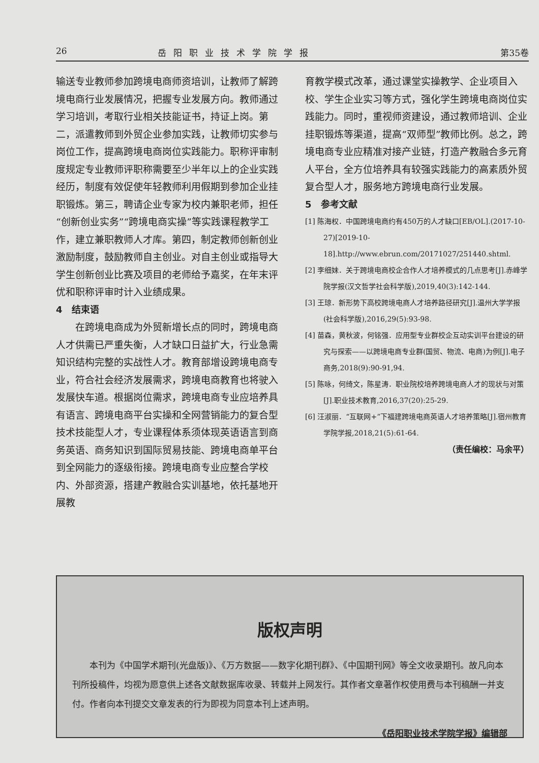26 岳阳职业技术学院学报 第35卷
输送专业教师参加跨境电商师资培训，让教师了解跨境电商行业发展情况，把握专业发展方向。教师通过学习培训，考取行业相关技能证书，持证上岗。第二，派遣教师到外贸企业参加实践，让教师切实参与岗位工作，提高跨境电商岗位实践能力。职称评审制度规定专业教师评职称需要至少半年以上的企业实践经历，制度有效促使年轻教师利用假期到参加企业挂职锻炼。第三，聘请企业专家为校内兼职老师，担任“创新创业实务”“跨境电商实操”等实践课程教学工作，建立兼职教师人才库。第四，制定教师创新创业激励制度，鼓励教师自主创业。对自主创业或指导大学生创新创业比赛及项目的老师给予嘉奖，在年末评优和职称评审时计入业绩成果。
4　结束语
在跨境电商成为外贸新增长点的同时，跨境电商人才供需已严重失衡，人才缺口日益扩大，行业急需知识结构完整的实战性人才。教育部增设跨境电商专业，符合社会经济发展需求，跨境电商教育也将驶入发展快车道。根据岗位需求，跨境电商专业应培养具有语言、跨境电商平台实操和全网营销能力的复合型技术技能型人才，专业课程体系须体现英语语言到商务英语、商务知识到国际贸易技能、跨境电商单平台到全网能力的逐级衔接。跨境电商专业应整合学校内、外部资源，搭建产教融合实训基地，依托基地开展教
育教学模式改革，通过课堂实操教学、企业项目入校、学生企业实习等方式，强化学生跨境电商岗位实践能力。同时，重视师资建设，通过教师培训、企业挂职锻炼等渠道，提高“双师型”教师比例。总之，跨境电商专业应精准对接产业链，打造产教融合多元育人平台，全方位培养具有较强实践能力的高素质外贸复合型人才，服务地方跨境电商行业发展。
5　参考文献
[1] 陈海权．中国跨境电商约有450万的人才缺口[EB/OL].(2017-10-27)[2019-10-18].http://www.ebrun.com/20171027/251440.shtml.
[2] 李细妹．关于跨境电商校企合作人才培养模式的几点思考[J].赤峰学院学报(汉文哲学社会科学版),2019,40(3):142-144.
[3] 王琼．新形势下高校跨境电商人才培养路径研究[J].温州大学学报(社会科学版),2016,29(5):93-98.
[4] 苗森，黄秋波，何铭强．应用型专业群校企互动实训平台建设的研究与探索——以跨境电商专业群(国贸、物流、电商)为例[J].电子商务,2018(9):90-91,94.
[5] 陈咏，何绮文，陈星涛．职业院校培养跨境电商人才的现状与对策[J].职业技术教育,2016,37(20):25-29.
[6] 汪淑丽．“互联网+”下福建跨境电商英语人才培养策略[J].宿州教育学院学报,2018,21(5):61-64.
（责任编校：马余平）
版权声明
本刊为《中国学术期刊(光盘版)》、《万方数据——数字化期刊群》、《中国期刊网》等全文收录期刊。故凡向本刊所投稿件，均视为愿意供上述各文献数据库收录、转载并上网发行。其作者文章著作权使用费与本刊稿酬一并支付。作者向本刊提交文章发表的行为即视为同意本刊上述声明。
《岳阳职业技术学院学报》编辑部